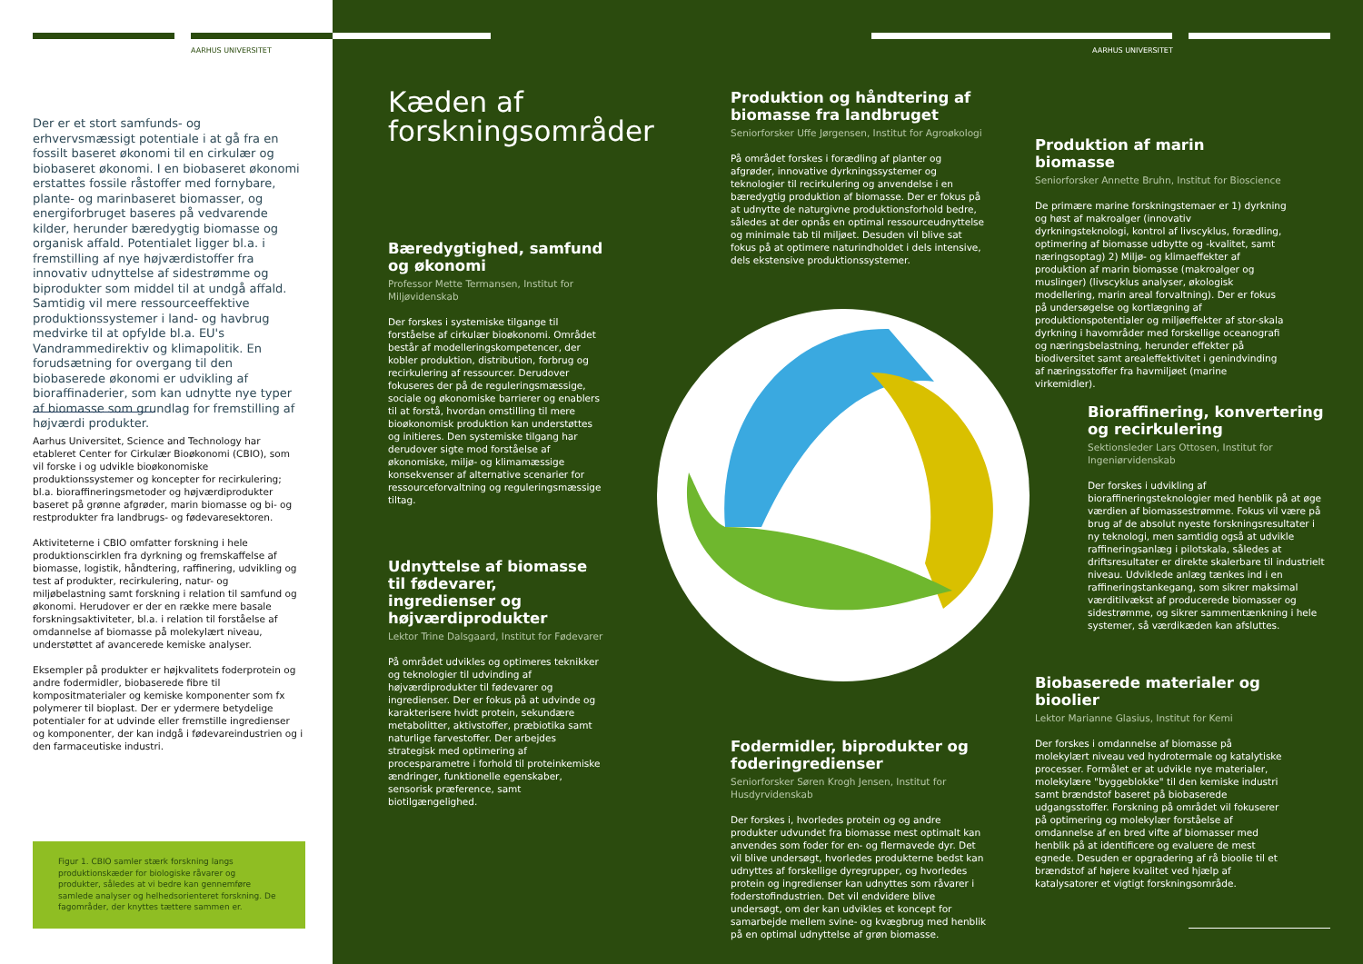AARHUS UNIVERSITET
Der er et stort samfunds- og erhvervsmæssigt potentiale i at gå fra en fossilt baseret økonomi til en cirkulær og biobaseret økonomi. I en biobaseret økonomi erstattes fossile råstoffer med fornybare, plante- og marinbaseret biomasser, og energiforbruget baseres på vedvarende kilder, herunder bæredygtig biomasse og organisk affald. Potentialet ligger bl.a. i fremstilling af nye højværdistoffer fra innovativ udnyttelse af sidestrømme og biprodukter som middel til at undgå affald. Samtidig vil mere ressourceeffektive produktionssystemer i land- og havbrug medvirke til at opfylde bl.a. EU's Vandrammedirektiv og klimapolitik. En forudsætning for overgang til den biobaserede økonomi er udvikling af bioraffinaderier, som kan udnytte nye typer af biomasse som grundlag for fremstilling af højværdi produkter.
Aarhus Universitet, Science and Technology har etableret Center for Cirkulær Bioøkonomi (CBIO), som vil forske i og udvikle bioøkonomiske produktionssystemer og koncepter for recirkulering; bl.a. bioraffineringsmetoder og højværdiprodukter baseret på grønne afgrøder, marin biomasse og bi- og restprodukter fra landbrugs- og fødevaresektoren.
Aktiviteterne i CBIO omfatter forskning i hele produktionscirklen fra dyrkning og fremskaffelse af biomasse, logistik, håndtering, raffinering, udvikling og test af produkter, recirkulering, natur- og miljøbelastning samt forskning i relation til samfund og økonomi. Herudover er der en række mere basale forskningsaktiviteter, bl.a. i relation til forståelse af omdannelse af biomasse på molekylært niveau, understøttet af avancerede kemiske analyser.
Eksempler på produkter er højkvalitets foderprotein og andre fodermidler, biobaserede fibre til kompositmaterialer og kemiske komponenter som fx polymerer til bioplast. Der er ydermere betydelige potentialer for at udvinde eller fremstille ingredienser og komponenter, der kan indgå i fødevareindustrien og i den farmaceutiske industri.
Figur 1. CBIO samler stærk forskning langs produktionskæder for biologiske råvarer og produkter, således at vi bedre kan gennemføre samlede analyser og helhedsorienteret forskning. De fagområder, der knyttes tættere sammen er.
AARHUS UNIVERSITET
Kæden af
forskningsområder
Bæredygtighed, samfund og økonomi
Professor Mette Termansen, Institut for Miljøvidenskab
Der forskes i systemiske tilgange til forståelse af cirkulær bioøkonomi. Området består af modelleringskompetencer, der kobler produktion, distribution, forbrug og recirkulering af ressourcer. Derudover fokuseres der på de reguleringsmæssige, sociale og økonomiske barrierer og enablers til at forstå, hvordan omstilling til mere bioøkonomisk produktion kan understøttes og initieres. Den systemiske tilgang har derudover sigte mod forståelse af økonomiske, miljø- og klimamæssige konsekvenser af alternative scenarier for ressourceforvaltning og reguleringsmæssige tiltag.
Udnyttelse af biomasse til fødevarer, ingredienser og højværdiprodukter
Lektor Trine Dalsgaard, Institut for Fødevarer
På området udvikles og optimeres teknikker og teknologier til udvinding af højværdiprodukter til fødevarer og ingredienser. Der er fokus på at udvinde og karakterisere hvidt protein, sekundære metabolitter, aktivstoffer, præbiotika samt naturlige farvestoffer. Der arbejdes strategisk med optimering af procesparametre i forhold til proteinkemiske ændringer, funktionelle egenskaber, sensorisk præference, samt biotilgængelighed.
Produktion og håndtering af biomasse fra landbruget
Seniorforsker Uffe Jørgensen, Institut for Agroøkologi
På området forskes i forædling af planter og afgrøder, innovative dyrkningssystemer og teknologier til recirkulering og anvendelse i en bæredygtig produktion af biomasse. Der er fokus på at udnytte de naturgivne produktionsforhold bedre, således at der opnås en optimal ressourceudnyttelse og minimale tab til miljøet. Desuden vil blive sat fokus på at optimere naturindholdet i dels intensive, dels ekstensive produktionssystemer.
Produktion af marin biomasse
Seniorforsker Annette Bruhn, Institut for Bioscience
De primære marine forskningstemaer er 1) dyrkning og høst af makroalger (innovativ dyrkningsteknologi, kontrol af livscyklus, forædling, optimering af biomasse udbytte og -kvalitet, samt næringsoptag) 2) Miljø- og klimaeffekter af produktion af marin biomasse (makroalger og muslinger) (livscyklus analyser, økologisk modellering, marin areal forvaltning). Der er fokus på undersøgelse og kortlægning af produktionspotentialer og miljøeffekter af stor-skala dyrkning i havområder med forskellige oceanografi og næringsbelastning, herunder effekter på biodiversitet samt arealeffektivitet i genindvinding af næringsstoffer fra havmiljøet (marine virkemidler).
Bioraffinering, konvertering og recirkulering
Sektionsleder Lars Ottosen, Institut for Ingeniørvidenskab
Der forskes i udvikling af bioraffineringsteknologier med henblik på at øge værdien af biomassestrømme. Fokus vil være på brug af de absolut nyeste forskningsresultater i ny teknologi, men samtidig også at udvikle raffineringsanlæg i pilotskala, således at driftsresultater er direkte skalerbare til industrielt niveau. Udviklede anlæg tænkes ind i en raffineringstankegang, som sikrer maksimal værditilvækst af producerede biomasser og sidestrømme, og sikrer sammentænkning i hele systemer, så værdikæden kan afsluttes.
Biobaserede materialer og bioolier
Lektor Marianne Glasius, Institut for Kemi
Der forskes i omdannelse af biomasse på molekylært niveau ved hydrotermale og katalytiske processer. Formålet er at udvikle nye materialer, molekylære "byggeblokke" til den kemiske industri samt brændstof baseret på biobaserede udgangsstoffer. Forskning på området vil fokuserer på optimering og molekylær forståelse af omdannelse af en bred vifte af biomasser med henblik på at identificere og evaluere de mest egnede. Desuden er opgradering af rå bioolie til et brændstof af højere kvalitet ved hjælp af katalysatorer et vigtigt forskningsområde.
Fodermidler, biprodukter og foderingredienser
Seniorforsker Søren Krogh Jensen, Institut for Husdyrvidenskab
Der forskes i, hvorledes protein og og andre produkter udvundet fra biomasse mest optimalt kan anvendes som foder for en- og flermavede dyr. Det vil blive undersøgt, hvorledes produkterne bedst kan udnyttes af forskellige dyregrupper, og hvorledes protein og ingredienser kan udnyttes som råvarer i foderstofindustrien. Det vil endvidere blive undersøgt, om der kan udvikles et koncept for samarbejde mellem svine- og kvægbrug med henblik på en optimal udnyttelse af grøn biomasse.